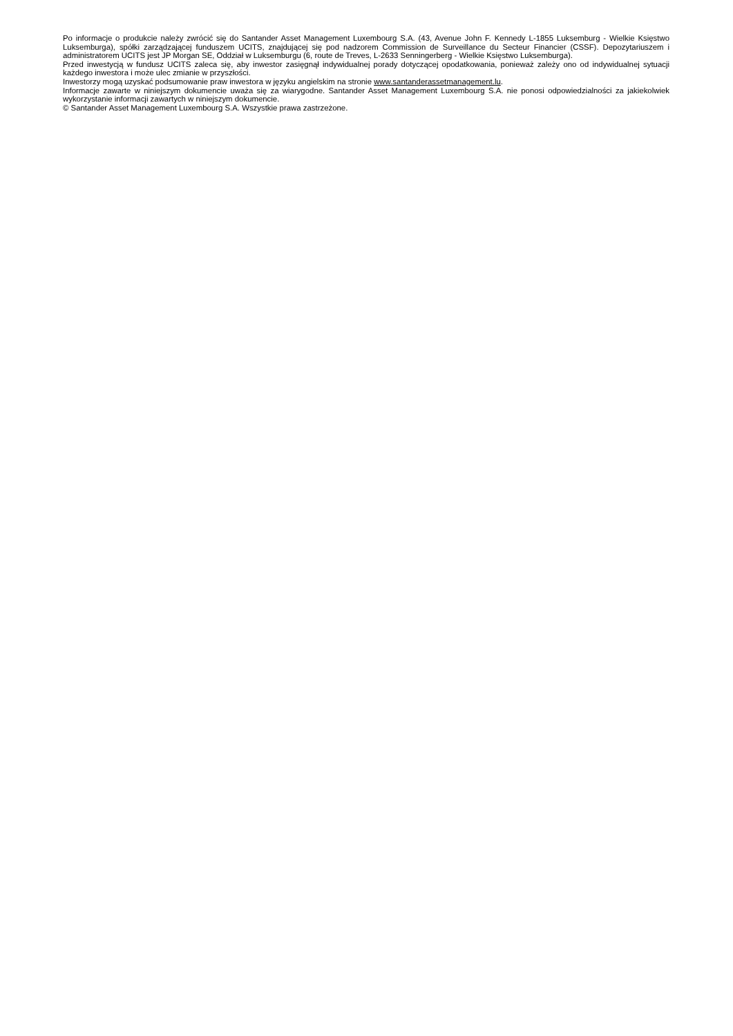Po informacje o produkcie należy zwrócić się do Santander Asset Management Luxembourg S.A. (43, Avenue John F. Kennedy L-1855 Luksemburg - Wielkie Księstwo Luksemburga), spółki zarządzającej funduszem UCITS, znajdującej się pod nadzorem Commission de Surveillance du Secteur Financier (CSSF). Depozytariuszem i administratorem UCITS jest JP Morgan SE, Oddział w Luksemburgu (6, route de Treves, L-2633 Senningerberg - Wielkie Księstwo Luksemburga).
Przed inwestycją w fundusz UCITS zaleca się, aby inwestor zasięgnął indywidualnej porady dotyczącej opodatkowania, ponieważ zależy ono od indywidualnej sytuacji każdego inwestora i może ulec zmianie w przyszłości.
Inwestorzy mogą uzyskać podsumowanie praw inwestora w języku angielskim na stronie www.santanderassetmanagement.lu.
Informacje zawarte w niniejszym dokumencie uważa się za wiarygodne. Santander Asset Management Luxembourg S.A. nie ponosi odpowiedzialności za jakiekolwiek wykorzystanie informacji zawartych w niniejszym dokumencie.
© Santander Asset Management Luxembourg S.A. Wszystkie prawa zastrzeżone.